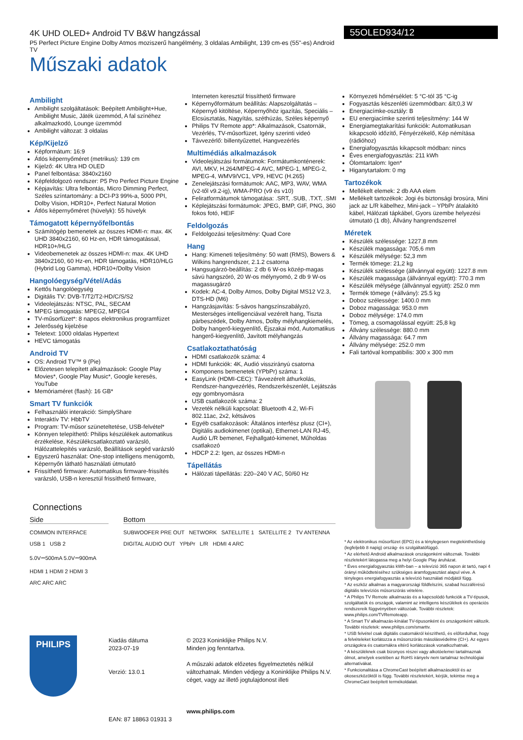4K UHD OLED+ Android TV B&W hangzással
P5 Perfect Picture Engine Dolby Atmos moziszerű hangélmény, 3 oldalas Ambilight, 139 cm-es (55"-es) Android TV
Műszaki adatok
55OLED934/12
Ambilight
Ambilight szolgáltatások: Beépített Ambilight+Hue, Ambilight Music, Játék üzemmód, A fal színéhez alkalmazkodó, Lounge üzemmód
Ambilight változat: 3 oldalas
Kép/Kijelző
Képformátum: 16:9
Átlós képernyőméret (metrikus): 139 cm
Kijelző: 4K Ultra HD OLED
Panel felbontása: 3840x2160
Képfeldolgozó rendszer: P5 Pro Perfect Picture Engine
Képjavítás: Ultra felbontás, Micro Dimming Perfect, Széles színtartomány: a DCI-P3 99%-a, 5000 PPI, Dolby Vision, HDR10+, Perfect Natural Motion
Átlós képernyőméret (hüvelyk): 55 hüvelyk
Támogatott képernyőfelbontás
Számítógép bemenetek az összes HDMI-n: max. 4K UHD 3840x2160, 60 Hz-en, HDR támogatással, HDR10+/HLG
Videobemenetek az összes HDMI-n: max. 4K UHD 3840x2160, 60 Hz-en, HDR támogatás, HDR10/HLG (Hybrid Log Gamma), HDR10+/Dolby Vision
Hangolóegység/Vétel/Adás
Kettős hangolóegység
Digitális TV: DVB-T/T2/T2-HD/C/S/S2
Videolejátszás: NTSC, PAL, SECAM
MPEG támogatás: MPEG2, MPEG4
TV-műsorfüzet*: 8 napos elektronikus programfüzet
Jelerősség kijelzése
Teletext: 1000 oldalas Hypertext
HEVC támogatás
Android TV
OS: Android TV™ 9 (Pie)
Előzetesen telepített alkalmazások: Google Play Movies*, Google Play Music*, Google keresés, YouTube
Memóriaméret (flash): 16 GB*
Smart TV funkciók
Felhasználói interakció: SimplyShare
Interaktív TV: HbbTV
Program: TV-műsor szüneteltetése, USB-felvétel*
Könnyen telepíthető: Philips készülékek automatikus érzékelése, Készülékcsatlakoztató varázsló, Hálózattelepítés varázsló, Beállítások segéd varázsló
Egyszerű használat: One-stop intelligens menügomb, Képernyőn látható használati útmutató
Frissíthető firmware: Automatikus firmware-frissítés varázsló, USB-n keresztül frissíthető firmware,
Interneten keresztül frissíthető firmware
Képernyőformátum beállítás: Alapszolgáltatás – Képernyő kitöltése, Képernyőhöz igazítás, Speciális – Elcsúsztatás, Nagyítás, széthúzás, Széles képernyő
Philips TV Remote app*: Alkalmazások, Csatornák, Vezérlés, TV-műsorfüzet, Igény szerinti videó
Távvezérlő: billentyűzettel, Hangvezérlés
Multimédiás alkalmazások
Videolejátszási formátumok: Formátumkonténerek: AVI, MKV, H.264/MPEG-4 AVC, MPEG-1, MPEG-2, MPEG-4, WMV9/VC1, VP9, HEVC (H.265)
Zenelejátszási formátumok: AAC, MP3, WAV, WMA (v2-től v9.2-ig), WMA-PRO (v9 és v10)
Feliratformátumok támogatása: .SRT, .SUB, .TXT, .SMI
Képlejátszási formátumok: JPEG, BMP, GIF, PNG, 360 fokos fotó, HEIF
Feldolgozás
Feldolgozási teljesítmény: Quad Core
Hang
Hang: Kimeneti teljesítmény: 50 watt (RMS), Bowers & Wilkins hangrendszer, 2.1.2 csatorna
Hangsugárzó-beállítás: 2 db 6 W-os közép-magas sávú hangszóró, 20 W-os mélynyomó, 2 db 9 W-os magassugárzó
Kodek: AC-4, Dolby Atmos, Dolby Digital MS12 V2.3, DTS-HD (M6)
Hangzásjavítás: 5-sávos hangszínszabályzó, Mesterséges intelligenciával vezérelt hang, Tiszta párbeszédek, Dolby Atmos, Dolby mélyhangkiemelés, Dolby hangerő-kiegyenlítő, Éjszakai mód, Automatikus hangerő-kiegyenlítő, Javított mélyhangzás
Csatlakoztathatóság
HDMI csatlakozók száma: 4
HDMI funkciók: 4K, Audió visszirányú csatorna
Komponens bemenetek (YPbPr) száma: 1
EasyLink (HDMI-CEC): Távvezérelt áthurkolás, Rendszer-hangvezérlés, Rendszerkészenlét, Lejátszás egy gombnyomásra
USB csatlakozók száma: 2
Vezeték nélküli kapcsolat: Bluetooth 4.2, Wi-Fi 802.11ac, 2x2, kétsávos
Egyéb csatlakozások: Általános interfész plusz (CI+), Digitális audiokimenet (optikai), Ethernet-LAN RJ-45, Audió L/R bemenet, Fejhallgató-kimenet, Műholdas csatlakozó
HDCP 2.2: Igen, az összes HDMI-n
Tápellátás
Hálózati tápellátás: 220–240 V AC, 50/60 Hz
Környezeti hőmérséklet: 5 °C-tól 35 °C-ig
Fogyasztás készenléti üzemmódban: &lt;0,3 W
Energiacímke-osztály: B
EU energiacímke szerinti teljesítmény: 144 W
Energiamegtakarítási funkciók: Automatikusan kikapcsoló időzítő, Fényérzékelő, Kép némítása (rádióhoz)
Energiafogyasztás kikapcsolt módban: nincs
Éves energiafogyasztás: 211 kWh
Ólomtartalom: Igen*
Higanytartalom: 0 mg
Tartozékok
Mellékelt elemek: 2 db AAA elem
Mellékelt tartozékok: Jogi és biztonsági brosúra, Mini jack az L/R kábelhez, Mini-jack – YPbPr átalakító kábel, Hálózati tápkábel, Gyors üzembe helyezési útmutató (1 db), Állvány hangrendszerrel
Méretek
Készülék szélessége: 1227,8 mm
Készülék magassága: 705,6 mm
Készülék mélysége: 52,3 mm
Termék tömege: 21,2 kg
Készülék szélessége (állvánnyal együtt): 1227.8 mm
Készülék magassága (állvánnyal együtt): 770.3 mm
Készülék mélysége (állvánnyal együtt): 252.0 mm
Termék tömege (+állvány): 25.5 kg
Doboz szélessége: 1400.0 mm
Doboz magassága: 953.0 mm
Doboz mélysége: 174.0 mm
Tömeg, a csomagolással együtt: 25,8 kg
Állvány szélessége: 880.0 mm
Állvány magassága: 64.7 mm
Állvány mélysége: 252.0 mm
Fali tartóval kompatibilis: 300 x 300 mm
Connections
Side
COMMON INTERFACE
USB 1 USB 2
5.0V⎓500mA 5.0V⎓900mA
HDMI 1 HDMI 2 HDMI 3
ARC ARC ARC
Bottom
SUBWOOFER PRE OUT NETWORK SATELLITE 1 SATELLITE 2 TV ANTENNA
DIGITAL AUDIO OUT YPbPr L/R HDMI 4 ARC
* Az elektronikus műsorfüzet (EPG) és a ténylegesen megtekinthetőség (legfeljebb 8 napig) ország- és szolgáltatófüggő.
* Az elérhető Android alkalmazások országonként változnak. További részletekért látogassa meg a helyi Google Play áruházat.
* Éves energiafogyasztás kWh-ban – a televízió 365 napon át tartó, napi 4 órányi működtetéséhez szükséges áramfogyasztást alapul véve. A tényleges energiafogyasztás a televízió használati módjától függ.
* Az eszköz alkalmas a magyarországi földfelszíni, szabad hozzáférésű digitális televíziós műsorszórás vételére.
* A Philips TV Remote alkalmazás és a kapcsolódó funkciók a TV-típusok, szolgáltatók és országok, valamint az intelligens készülékek és operációs rendszereik függvényében változóak. További részletek: www.philips.com/TVRemoteapp.
* A Smart TV alkalmazás-kínálat TV-típusonként és országonként változik. További részletek: www.philips.com/smarttv.
* USB felvétel csak digitális csatornákról készíthető, és előfordulhat, hogy a felvételeket korlátozza a műsorszórás másolásvédelme (CI+). Az egyes országokra és csatornákra eltérő korlátozások vonatkozhatnak.
* A készüléknek csak bizonyos részei vagy alkotóelemei tartalmaznak ólmot, amelyek esetében az RoHS irányelv nem tartalmaz technológiai alternatívákat.
* Funkcionalitása a ChromeCast beépített alkalmazásoktól és az okoseszközöktől is függ. További részletekért, kérjük, tekintse meg a ChromeCast beépített termékoldalait.
PHILIPS
Kiadás dátuma
2023-07-19
Verzió: 13.0.1
EAN: 87 18863 01931 3
© 2023 Koninklijke Philips N.V.
Minden jog fenntartva.
A műszaki adatok előzetes figyelmeztetés nélkül változhatnak. Minden védjegy a Koninklijke Philips N.V. céget, vagy az illető jogtulajdonost illeti
www.philips.com